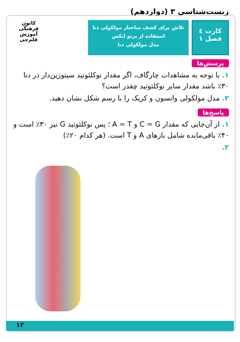زیست‌شناسی ۳ (دوازدهم)
کارت ٤
فصل ۱
تلاش برای کشف ساختار مولکولی دنا
استفاده از پرتو ایکس
مدل مولکولی دنا
کانون
فرهنگی
آموزش
قلم‌چی
پرسش‌ها
۱. با توجه به مشاهدات چارگاف، اگر مقدار نوکلئوتید سیتوزین‌دار در دنا ۳۰٪ باشد مقدار سایر نوکلئوتید چقدر است؟
۲. مدل مولکولی واتسون و کریک را با رسم شکل نشان دهید.
پاسخ‌ها
۱. از آن‌جایی که مقدار C = G و A = T ؛ پس نوکلئوتید G نیز ۳۰٪ است و ۴۰٪ باقی‌مانده شامل بازهای A و T است. (هر کدام ۲۰٪)
۲.
۱۲